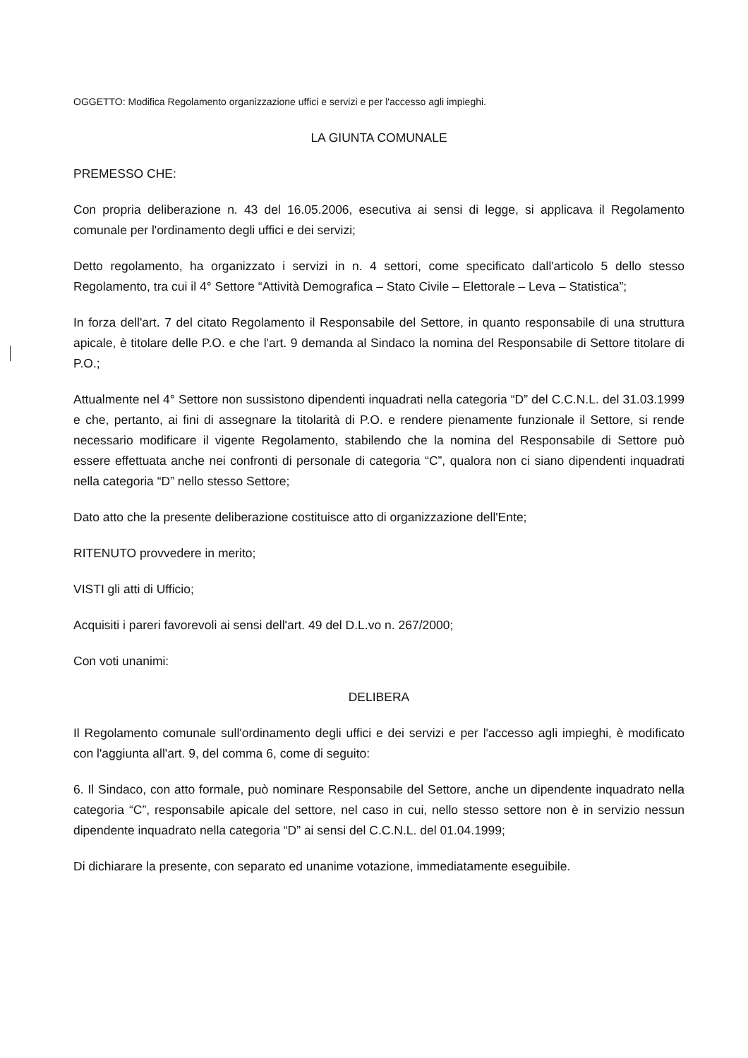OGGETTO: Modifica Regolamento organizzazione uffici e servizi e per l'accesso agli impieghi.
LA GIUNTA COMUNALE
PREMESSO CHE:
Con propria deliberazione n. 43 del 16.05.2006, esecutiva ai sensi di legge, si applicava il Regolamento comunale per l'ordinamento degli uffici e dei servizi;
Detto regolamento, ha organizzato i servizi in n. 4 settori, come specificato dall'articolo 5 dello stesso Regolamento, tra cui il 4° Settore “Attività Demografica – Stato Civile – Elettorale – Leva – Statistica”;
In forza dell'art. 7 del citato Regolamento il Responsabile del Settore, in quanto responsabile di una struttura apicale, è titolare delle P.O. e che l'art. 9 demanda al Sindaco la nomina del Responsabile di Settore titolare di P.O.;
Attualmente nel 4° Settore non sussistono dipendenti inquadrati nella categoria “D” del C.C.N.L. del 31.03.1999 e che, pertanto, ai fini di assegnare la titolarità di P.O. e rendere pienamente funzionale il Settore, si rende necessario modificare il vigente Regolamento, stabilendo che la nomina del Responsabile di Settore può essere effettuata anche nei confronti di personale di categoria “C”, qualora non ci siano dipendenti inquadrati nella categoria “D” nello stesso Settore;
Dato atto che la presente deliberazione costituisce atto di organizzazione dell'Ente;
RITENUTO provvedere in merito;
VISTI gli atti di Ufficio;
Acquisiti i pareri favorevoli ai sensi dell'art. 49 del D.L.vo n. 267/2000;
Con voti unanimi:
DELIBERA
Il Regolamento comunale sull'ordinamento degli uffici e dei servizi e per l'accesso agli impieghi, è modificato con l'aggiunta all'art. 9, del comma 6, come di seguito:
6. Il Sindaco, con atto formale, può nominare Responsabile del Settore, anche un dipendente inquadrato nella categoria “C”, responsabile apicale del settore, nel caso in cui, nello stesso settore non è in servizio nessun dipendente inquadrato nella categoria “D” ai sensi del C.C.N.L. del 01.04.1999;
Di dichiarare la presente, con separato ed unanime votazione, immediatamente eseguibile.